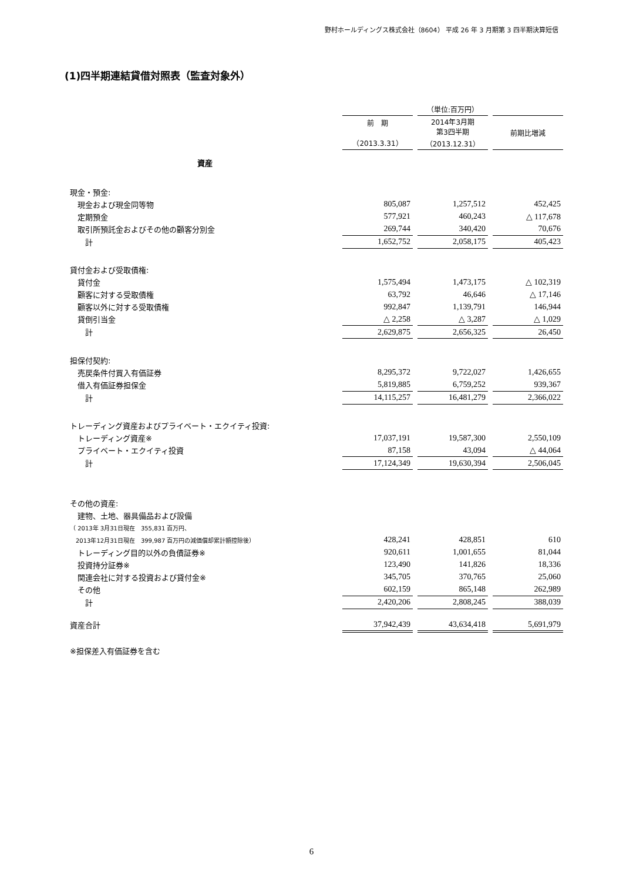野村ホールディングス株式会社（8604） 平成 26 年 3 月期第 3 四半期決算短信
(1)四半期連結貸借対照表（監査対象外）
| | | | （単位:百万円） | | |
| --- | --- | --- | --- | --- | --- |
| | 前 期 （2013.3.31） | | 2014年3月期 第3四半期 （2013.12.31） | | 前期比増減 |
| 資産 | | | | | |
| 現金・預金: | | | | | |
| 現金および現金同等物 | 805,087 | | 1,257,512 | | 452,425 |
| 定期預金 | 577,921 | | 460,243 | | △ 117,678 |
| 取引所預託金およびその他の顧客分別金 | 269,744 | | 340,420 | | 70,676 |
| 計 | 1,652,752 | | 2,058,175 | | 405,423 |
| 貸付金および受取債権: | | | | | |
| 貸付金 | 1,575,494 | | 1,473,175 | | △ 102,319 |
| 顧客に対する受取債権 | 63,792 | | 46,646 | | △ 17,146 |
| 顧客以外に対する受取債権 | 992,847 | | 1,139,791 | | 146,944 |
| 貸倒引当金 | △ 2,258 | | △ 3,287 | | △ 1,029 |
| 計 | 2,629,875 | | 2,656,325 | | 26,450 |
| 担保付契約: | | | | | |
| 売戻条件付買入有価証券 | 8,295,372 | | 9,722,027 | | 1,426,655 |
| 借入有価証券担保金 | 5,819,885 | | 6,759,252 | | 939,367 |
| 計 | 14,115,257 | | 16,481,279 | | 2,366,022 |
| トレーディング資産およびプライベート・エクイティ投資: | | | | | |
| トレーディング資産※ | 17,037,191 | | 19,587,300 | | 2,550,109 |
| プライベート・エクイティ投資 | 87,158 | | 43,094 | | △ 44,064 |
| 計 | 17,124,349 | | 19,630,394 | | 2,506,045 |
| その他の資産: | | | | | |
| 建物、土地、器具備品および設備 | | | | | |
| （ 2013年 3月31日現在 355,831 百万円、 | | | | | |
| 2013年12月31日現在 399,987 百万円の減価償却累計額控除後） | 428,241 | | 428,851 | | 610 |
| トレーディング目的以外の負債証券※ | 920,611 | | 1,001,655 | | 81,044 |
| 投資持分証券※ | 123,490 | | 141,826 | | 18,336 |
| 関連会社に対する投資および貸付金※ | 345,705 | | 370,765 | | 25,060 |
| その他 | 602,159 | | 865,148 | | 262,989 |
| 計 | 2,420,206 | | 2,808,245 | | 388,039 |
| 資産合計 | 37,942,439 | | 43,634,418 | | 5,691,979 |
| ※担保差入有価証券を含む | | | | | |
6